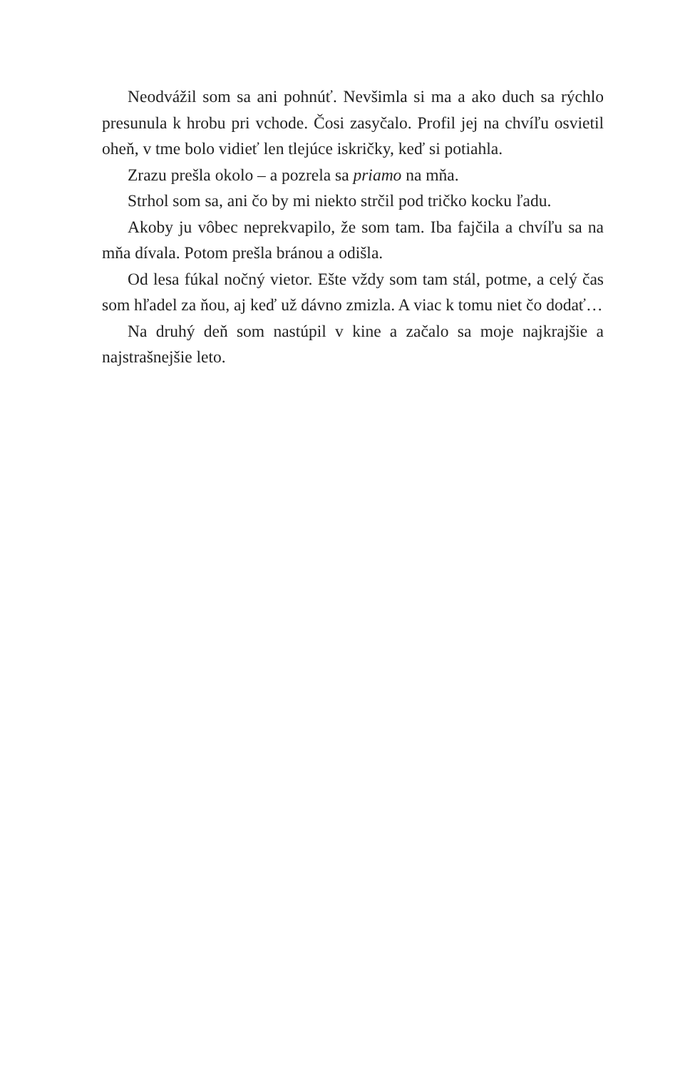Neodvážil som sa ani pohnúť. Nevšimla si ma a ako duch sa rýchlo presunula k hrobu pri vchode. Čosi zasyčalo. Profil jej na chvíľu osvietil oheň, v tme bolo vidieť len tlejúce iskričky, keď si potiahla.
Zrazu prešla okolo – a pozrela sa priamo na mňa.
Strhol som sa, ani čo by mi niekto strčil pod tričko kocku ľadu.
Akoby ju vôbec neprekvapilo, že som tam. Iba fajčila a chvíľu sa na mňa dívala. Potom prešla bránou a odišla.
Od lesa fúkal nočný vietor. Ešte vždy som tam stál, potme, a celý čas som hľadel za ňou, aj keď už dávno zmizla. A viac k tomu niet čo dodať…
Na druhý deň som nastúpil v kine a začalo sa moje najkrajšie a najstrašnejšie leto.